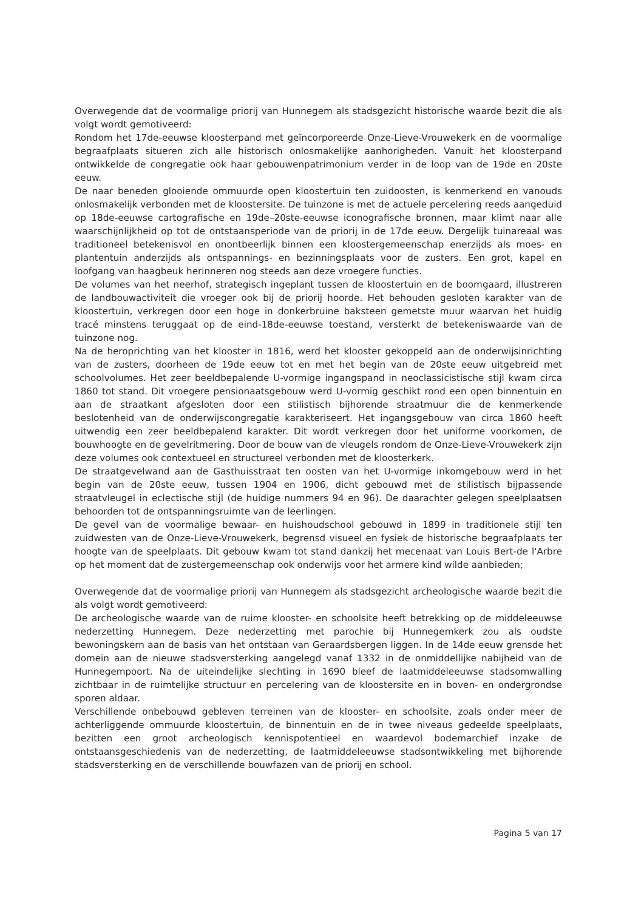Overwegende dat de voormalige priorij van Hunnegem als stadsgezicht historische waarde bezit die als volgt wordt gemotiveerd:
Rondom het 17de-eeuwse kloosterpand met geïncorporeerde Onze-Lieve-Vrouwekerk en de voormalige begraafplaats situeren zich alle historisch onlosmakelijke aanhorigheden. Vanuit het kloosterpand ontwikkelde de congregatie ook haar gebouwenpatrimonium verder in de loop van de 19de en 20ste eeuw.
De naar beneden glooiende ommuurde open kloostertuin ten zuidoosten, is kenmerkend en vanouds onlosmakelijk verbonden met de kloostersite. De tuinzone is met de actuele percelering reeds aangeduid op 18de-eeuwse cartografische en 19de–20ste-eeuwse iconografische bronnen, maar klimt naar alle waarschijnlijkheid op tot de ontstaansperiode van de priorij in de 17de eeuw. Dergelijk tuinareaal was traditioneel betekenisvol en onontbeerlijk binnen een kloostergemeenschap enerzijds als moes- en plantentuin anderzijds als ontspannings- en bezinningsplaats voor de zusters. Een grot, kapel en loofgang van haagbeuk herinneren nog steeds aan deze vroegere functies.
De volumes van het neerhof, strategisch ingeplant tussen de kloostertuin en de boomgaard, illustreren de landbouwactiviteit die vroeger ook bij de priorij hoorde. Het behouden gesloten karakter van de kloostertuin, verkregen door een hoge in donkerbruine baksteen gemetste muur waarvan het huidig tracé minstens teruggaat op de eind-18de-eeuwse toestand, versterkt de betekeniswaarde van de tuinzone nog.
Na de heroprichting van het klooster in 1816, werd het klooster gekoppeld aan de onderwijsinrichting van de zusters, doorheen de 19de eeuw tot en met het begin van de 20ste eeuw uitgebreid met schoolvolumes. Het zeer beeldbepalende U-vormige ingangspand in neoclassicistische stijl kwam circa 1860 tot stand. Dit vroegere pensionaatsgebouw werd U-vormig geschikt rond een open binnentuin en aan de straatkant afgesloten door een stilistisch bijhorende straatmuur die de kenmerkende beslotenheid van de onderwijscongregatie karakteriseert. Het ingangsgebouw van circa 1860 heeft uitwendig een zeer beeldbepalend karakter. Dit wordt verkregen door het uniforme voorkomen, de bouwhoogte en de gevelritmering. Door de bouw van de vleugels rondom de Onze-Lieve-Vrouwekerk zijn deze volumes ook contextueel en structureel verbonden met de kloosterkerk.
De straatgevelwand aan de Gasthuisstraat ten oosten van het U-vormige inkomgebouw werd in het begin van de 20ste eeuw, tussen 1904 en 1906, dicht gebouwd met de stilistisch bijpassende straatvleugel in eclectische stijl (de huidige nummers 94 en 96). De daarachter gelegen speelplaatsen behoorden tot de ontspanningsruimte van de leerlingen.
De gevel van de voormalige bewaar- en huishoudschool gebouwd in 1899 in traditionele stijl ten zuidwesten van de Onze-Lieve-Vrouwekerk, begrensd visueel en fysiek de historische begraafplaats ter hoogte van de speelplaats. Dit gebouw kwam tot stand dankzij het mecenaat van Louis Bert-de l'Arbre op het moment dat de zustergemeenschap ook onderwijs voor het armere kind wilde aanbieden;
Overwegende dat de voormalige priorij van Hunnegem als stadsgezicht archeologische waarde bezit die als volgt wordt gemotiveerd:
De archeologische waarde van de ruime klooster- en schoolsite heeft betrekking op de middeleeuwse nederzetting Hunnegem. Deze nederzetting met parochie bij Hunnegemkerk zou als oudste bewoningskern aan de basis van het ontstaan van Geraardsbergen liggen. In de 14de eeuw grensde het domein aan de nieuwe stadsversterking aangelegd vanaf 1332 in de onmiddellijke nabijheid van de Hunnegempoort. Na de uiteindelijke slechting in 1690 bleef de laatmiddeleeuwse stadsomwalling zichtbaar in de ruimtelijke structuur en percelering van de kloostersite en in boven- en ondergrondse sporen aldaar.
Verschillende onbebouwd gebleven terreinen van de klooster- en schoolsite, zoals onder meer de achterliggende ommuurde kloostertuin, de binnentuin en de in twee niveaus gedeelde speelplaats, bezitten een groot archeologisch kennispotentieel en waardevol bodemarchief inzake de ontstaansgeschiedenis van de nederzetting, de laatmiddeleeuwse stadsontwikkeling met bijhorende stadsversterking en de verschillende bouwfazen van de priorij en school.
Pagina 5 van 17